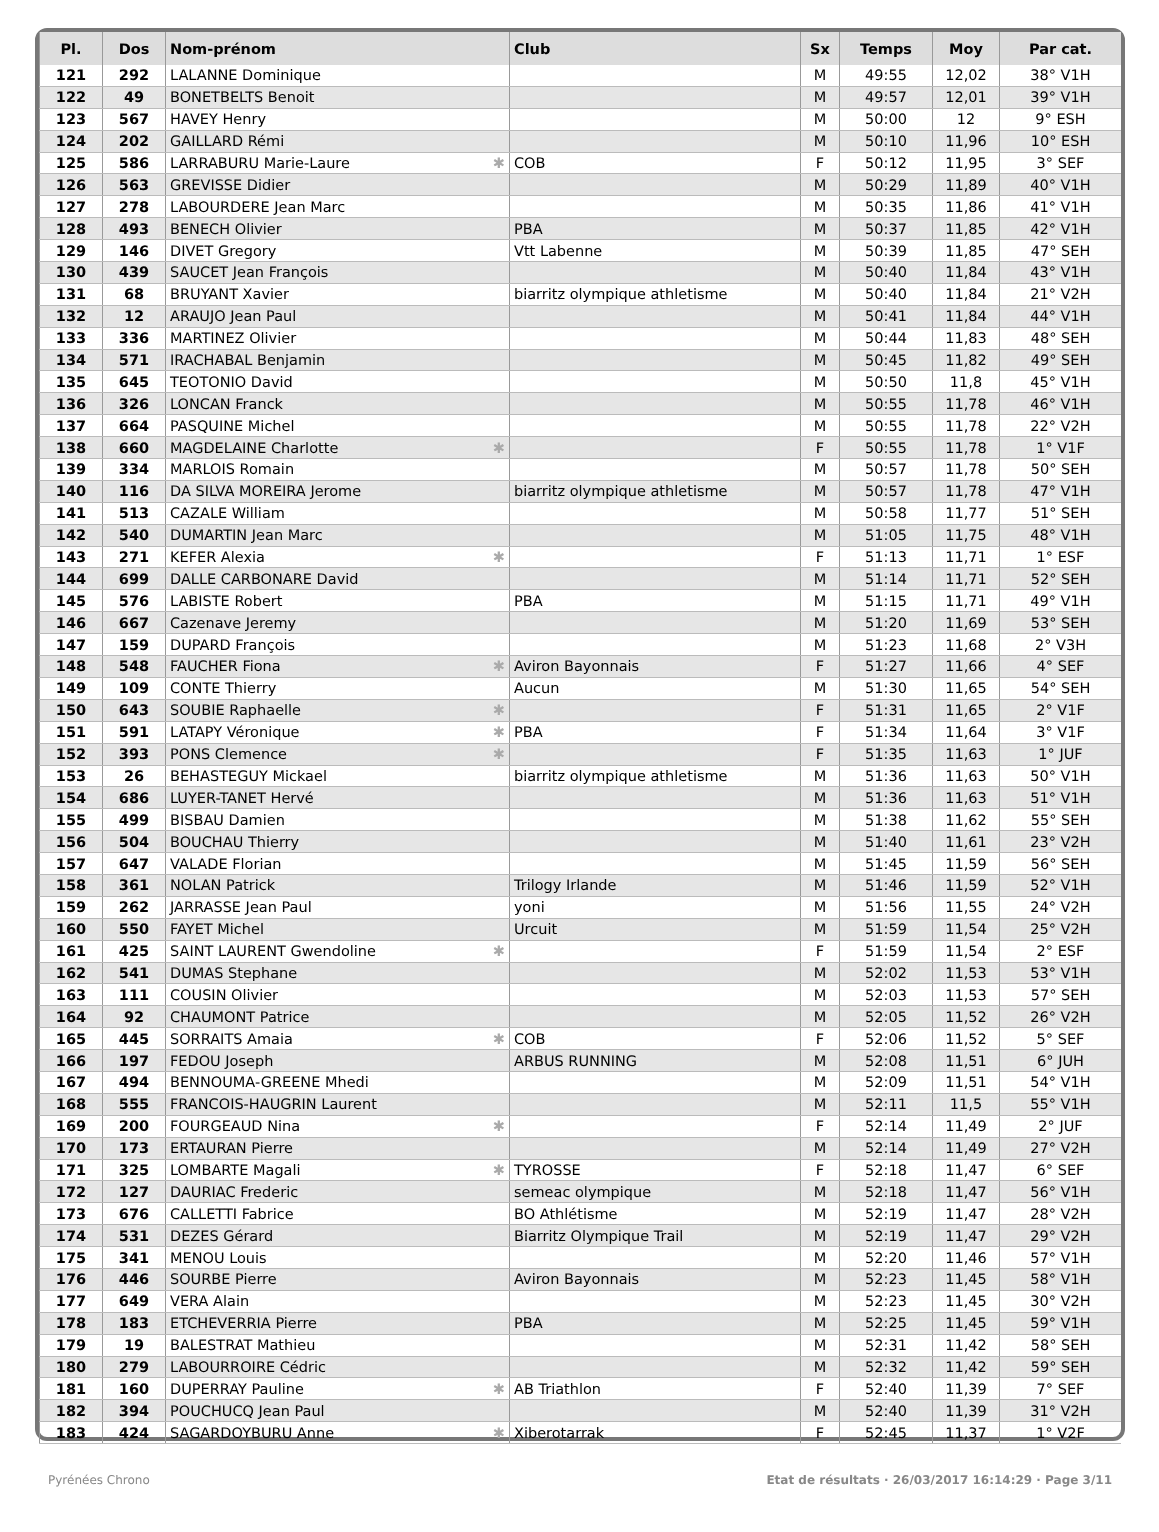| Pl. | Dos | Nom-prénom | Club | Sx | Temps | Moy | Par cat. |
| --- | --- | --- | --- | --- | --- | --- | --- |
| 121 | 292 | LALANNE Dominique | | M | 49:55 | 12,02 | 38° V1H |
| 122 | 49 | BONETBELTS Benoit | | M | 49:57 | 12,01 | 39° V1H |
| 123 | 567 | HAVEY Henry | | M | 50:00 | 12 | 9° ESH |
| 124 | 202 | GAILLARD Rémi | | M | 50:10 | 11,96 | 10° ESH |
| 125 | 586 | LARRABURU Marie-Laure ✱ | COB | F | 50:12 | 11,95 | 3° SEF |
| 126 | 563 | GREVISSE Didier | | M | 50:29 | 11,89 | 40° V1H |
| 127 | 278 | LABOURDERE Jean Marc | | M | 50:35 | 11,86 | 41° V1H |
| 128 | 493 | BENECH Olivier | PBA | M | 50:37 | 11,85 | 42° V1H |
| 129 | 146 | DIVET Gregory | Vtt Labenne | M | 50:39 | 11,85 | 47° SEH |
| 130 | 439 | SAUCET Jean François | | M | 50:40 | 11,84 | 43° V1H |
| 131 | 68 | BRUYANT Xavier | biarritz olympique athletisme | M | 50:40 | 11,84 | 21° V2H |
| 132 | 12 | ARAUJO Jean Paul | | M | 50:41 | 11,84 | 44° V1H |
| 133 | 336 | MARTINEZ Olivier | | M | 50:44 | 11,83 | 48° SEH |
| 134 | 571 | IRACHABAL Benjamin | | M | 50:45 | 11,82 | 49° SEH |
| 135 | 645 | TEOTONIO David | | M | 50:50 | 11,8 | 45° V1H |
| 136 | 326 | LONCAN Franck | | M | 50:55 | 11,78 | 46° V1H |
| 137 | 664 | PASQUINE Michel | | M | 50:55 | 11,78 | 22° V2H |
| 138 | 660 | MAGDELAINE Charlotte ✱ | | F | 50:55 | 11,78 | 1° V1F |
| 139 | 334 | MARLOIS Romain | | M | 50:57 | 11,78 | 50° SEH |
| 140 | 116 | DA SILVA MOREIRA Jerome | biarritz olympique athletisme | M | 50:57 | 11,78 | 47° V1H |
| 141 | 513 | CAZALE William | | M | 50:58 | 11,77 | 51° SEH |
| 142 | 540 | DUMARTIN Jean Marc | | M | 51:05 | 11,75 | 48° V1H |
| 143 | 271 | KEFER Alexia ✱ | | F | 51:13 | 11,71 | 1° ESF |
| 144 | 699 | DALLE CARBONARE David | | M | 51:14 | 11,71 | 52° SEH |
| 145 | 576 | LABISTE Robert | PBA | M | 51:15 | 11,71 | 49° V1H |
| 146 | 667 | Cazenave Jeremy | | M | 51:20 | 11,69 | 53° SEH |
| 147 | 159 | DUPARD François | | M | 51:23 | 11,68 | 2° V3H |
| 148 | 548 | FAUCHER Fiona ✱ | Aviron Bayonnais | F | 51:27 | 11,66 | 4° SEF |
| 149 | 109 | CONTE Thierry | Aucun | M | 51:30 | 11,65 | 54° SEH |
| 150 | 643 | SOUBIE Raphaelle ✱ | | F | 51:31 | 11,65 | 2° V1F |
| 151 | 591 | LATAPY Véronique ✱ | PBA | F | 51:34 | 11,64 | 3° V1F |
| 152 | 393 | PONS Clemence ✱ | | F | 51:35 | 11,63 | 1° JUF |
| 153 | 26 | BEHASTEGUY Mickael | biarritz olympique athletisme | M | 51:36 | 11,63 | 50° V1H |
| 154 | 686 | LUYER-TANET Hervé | | M | 51:36 | 11,63 | 51° V1H |
| 155 | 499 | BISBAU Damien | | M | 51:38 | 11,62 | 55° SEH |
| 156 | 504 | BOUCHAU Thierry | | M | 51:40 | 11,61 | 23° V2H |
| 157 | 647 | VALADE Florian | | M | 51:45 | 11,59 | 56° SEH |
| 158 | 361 | NOLAN Patrick | Trilogy Irlande | M | 51:46 | 11,59 | 52° V1H |
| 159 | 262 | JARRASSE Jean Paul | yoni | M | 51:56 | 11,55 | 24° V2H |
| 160 | 550 | FAYET Michel | Urcuit | M | 51:59 | 11,54 | 25° V2H |
| 161 | 425 | SAINT LAURENT Gwendoline ✱ | | F | 51:59 | 11,54 | 2° ESF |
| 162 | 541 | DUMAS Stephane | | M | 52:02 | 11,53 | 53° V1H |
| 163 | 111 | COUSIN Olivier | | M | 52:03 | 11,53 | 57° SEH |
| 164 | 92 | CHAUMONT Patrice | | M | 52:05 | 11,52 | 26° V2H |
| 165 | 445 | SORRAITS Amaia ✱ | COB | F | 52:06 | 11,52 | 5° SEF |
| 166 | 197 | FEDOU Joseph | ARBUS RUNNING | M | 52:08 | 11,51 | 6° JUH |
| 167 | 494 | BENNOUMA-GREENE Mhedi | | M | 52:09 | 11,51 | 54° V1H |
| 168 | 555 | FRANCOIS-HAUGRIN Laurent | | M | 52:11 | 11,5 | 55° V1H |
| 169 | 200 | FOURGEAUD Nina ✱ | | F | 52:14 | 11,49 | 2° JUF |
| 170 | 173 | ERTAURAN Pierre | | M | 52:14 | 11,49 | 27° V2H |
| 171 | 325 | LOMBARTE Magali ✱ | TYROSSE | F | 52:18 | 11,47 | 6° SEF |
| 172 | 127 | DAURIAC Frederic | semeac olympique | M | 52:18 | 11,47 | 56° V1H |
| 173 | 676 | CALLETTI Fabrice | BO Athlétisme | M | 52:19 | 11,47 | 28° V2H |
| 174 | 531 | DEZES Gérard | Biarritz Olympique Trail | M | 52:19 | 11,47 | 29° V2H |
| 175 | 341 | MENOU Louis | | M | 52:20 | 11,46 | 57° V1H |
| 176 | 446 | SOURBE Pierre | Aviron Bayonnais | M | 52:23 | 11,45 | 58° V1H |
| 177 | 649 | VERA Alain | | M | 52:23 | 11,45 | 30° V2H |
| 178 | 183 | ETCHEVERRIA Pierre | PBA | M | 52:25 | 11,45 | 59° V1H |
| 179 | 19 | BALESTRAT Mathieu | | M | 52:31 | 11,42 | 58° SEH |
| 180 | 279 | LABOURROIRE Cédric | | M | 52:32 | 11,42 | 59° SEH |
| 181 | 160 | DUPERRAY Pauline ✱ | AB Triathlon | F | 52:40 | 11,39 | 7° SEF |
| 182 | 394 | POUCHUCQ Jean Paul | | M | 52:40 | 11,39 | 31° V2H |
| 183 | 424 | SAGARDOYBURU Anne ✱ | Xiberotarrak | F | 52:45 | 11,37 | 1° V2F |
Pyrénées Chrono
Etat de résultats · 26/03/2017 16:14:29 · Page 3/11